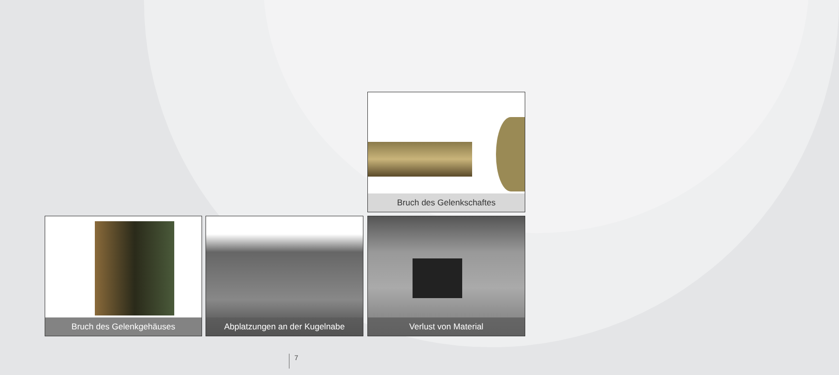Bruch des Gelenkschaftes
Bruch des Gelenkgehäuses Abplatzungen an der Kugelnabe Verlust von Material
7